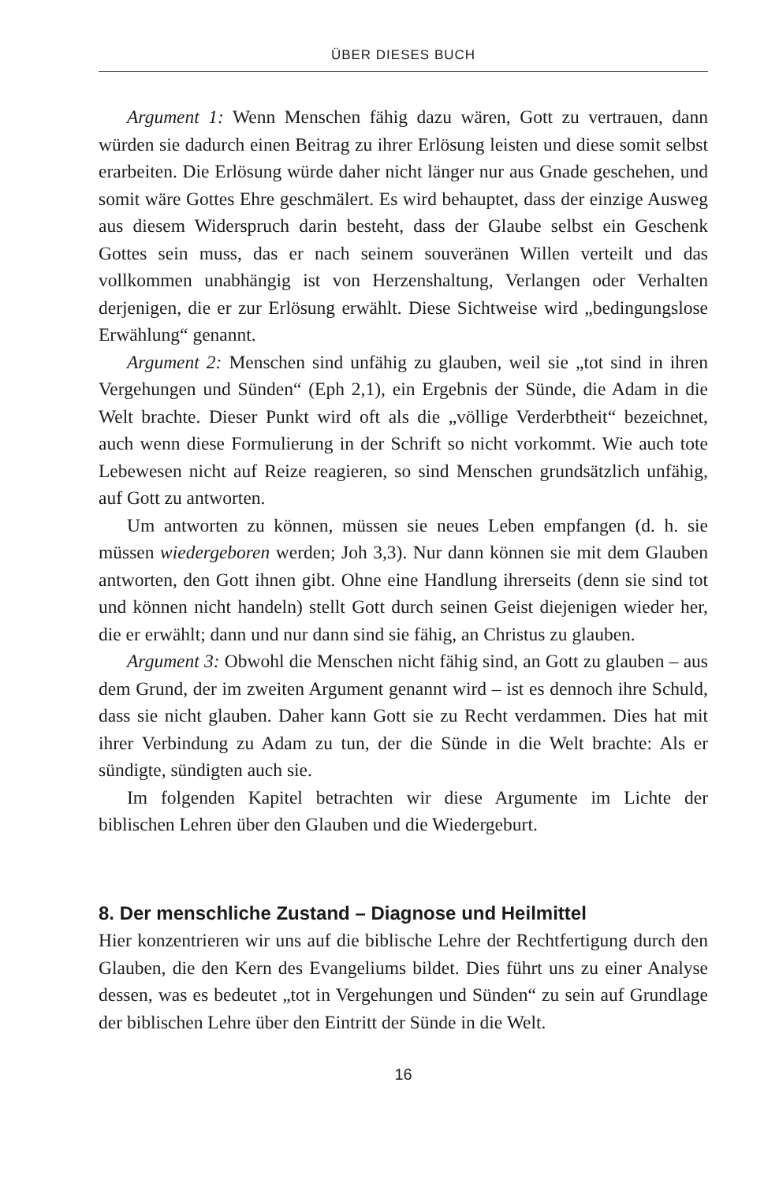ÜBER DIESES BUCH
Argument 1: Wenn Menschen fähig dazu wären, Gott zu vertrauen, dann würden sie dadurch einen Beitrag zu ihrer Erlösung leisten und diese somit selbst erarbeiten. Die Erlösung würde daher nicht länger nur aus Gnade geschehen, und somit wäre Gottes Ehre geschmälert. Es wird behauptet, dass der einzige Ausweg aus diesem Widerspruch darin besteht, dass der Glaube selbst ein Geschenk Gottes sein muss, das er nach seinem souveränen Willen verteilt und das vollkommen unabhängig ist von Herzenshaltung, Verlangen oder Verhalten derjenigen, die er zur Erlösung erwählt. Diese Sichtweise wird „bedingungslose Erwählung“ genannt.
Argument 2: Menschen sind unfähig zu glauben, weil sie „tot sind in ihren Vergehungen und Sünden“ (Eph 2,1), ein Ergebnis der Sünde, die Adam in die Welt brachte. Dieser Punkt wird oft als die „völlige Verderbtheit“ bezeichnet, auch wenn diese Formulierung in der Schrift so nicht vorkommt. Wie auch tote Lebewesen nicht auf Reize reagieren, so sind Menschen grundsätzlich unfähig, auf Gott zu antworten.
Um antworten zu können, müssen sie neues Leben empfangen (d. h. sie müssen wiedergeboren werden; Joh 3,3). Nur dann können sie mit dem Glauben antworten, den Gott ihnen gibt. Ohne eine Handlung ihrerseits (denn sie sind tot und können nicht handeln) stellt Gott durch seinen Geist diejenigen wieder her, die er erwählt; dann und nur dann sind sie fähig, an Christus zu glauben.
Argument 3: Obwohl die Menschen nicht fähig sind, an Gott zu glauben – aus dem Grund, der im zweiten Argument genannt wird – ist es dennoch ihre Schuld, dass sie nicht glauben. Daher kann Gott sie zu Recht verdammen. Dies hat mit ihrer Verbindung zu Adam zu tun, der die Sünde in die Welt brachte: Als er sündigte, sündigten auch sie.
Im folgenden Kapitel betrachten wir diese Argumente im Lichte der biblischen Lehren über den Glauben und die Wiedergeburt.
8. Der menschliche Zustand – Diagnose und Heilmittel
Hier konzentrieren wir uns auf die biblische Lehre der Rechtfertigung durch den Glauben, die den Kern des Evangeliums bildet. Dies führt uns zu einer Analyse dessen, was es bedeutet „tot in Vergehungen und Sünden“ zu sein auf Grundlage der biblischen Lehre über den Eintritt der Sünde in die Welt.
16